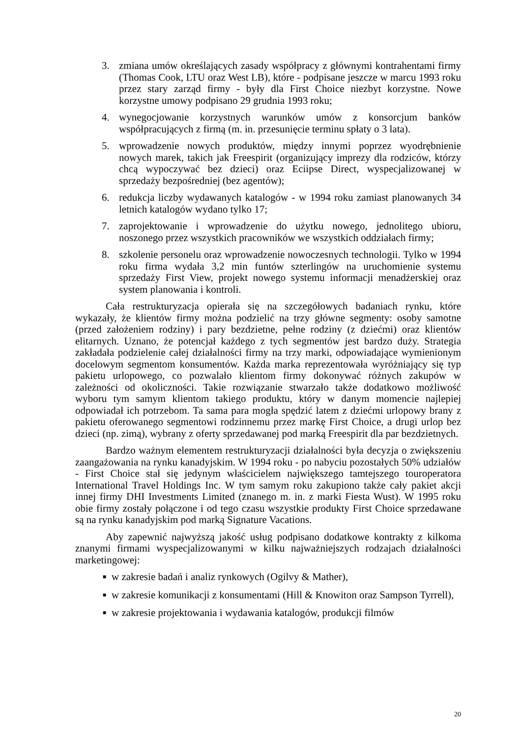3. zmiana umów określających zasady współpracy z głównymi kontrahentami firmy (Thomas Cook, LTU oraz West LB), które - podpisane jeszcze w marcu 1993 roku przez stary zarząd firmy - były dla First Choice niezbyt korzystne. Nowe korzystne umowy podpisano 29 grudnia 1993 roku;
4. wynegocjowanie korzystnych warunków umów z konsorcjum banków współpracujących z firmą (m. in. przesunięcie terminu spłaty o 3 lata).
5. wprowadzenie nowych produktów, między innymi poprzez wyodrębnienie nowych marek, takich jak Freespirit (organizujący imprezy dla rodziców, którzy chcą wypoczywać bez dzieci) oraz Eciipse Direct, wyspecjalizowanej w sprzedaży bezpośredniej (bez agentów);
6. redukcja liczby wydawanych katalogów - w 1994 roku zamiast planowanych 34 letnich katalogów wydano tylko 17;
7. zaprojektowanie i wprowadzenie do użytku nowego, jednolitego ubioru, noszonego przez wszystkich pracowników we wszystkich oddziałach firmy;
8. szkolenie personelu oraz wprowadzenie nowoczesnych technologii. Tylko w 1994 roku firma wydała 3,2 min funtów szterlingów na uruchomienie systemu sprzedaży First View, projekt nowego systemu informacji menadżerskiej oraz system planowania i kontroli.
Cała restrukturyzacja opierała się na szczegółowych badaniach rynku, które wykazały, że klientów firmy można podzielić na trzy główne segmenty: osoby samotne (przed założeniem rodziny) i pary bezdzietne, pełne rodziny (z dziećmi) oraz klientów elitarnych. Uznano, że potencjał każdego z tych segmentów jest bardzo duży. Strategia zakładała podzielenie całej działalności firmy na trzy marki, odpowiadające wymienionym docelowym segmentom konsumentów. Każda marka reprezentowała wyróżniający się typ pakietu urlopowego, co pozwalało klientom firmy dokonywać różnych zakupów w zależności od okoliczności. Takie rozwiązanie stwarzało także dodatkowo możliwość wyboru tym samym klientom takiego produktu, który w danym momencie najlepiej odpowiadał ich potrzebom. Ta sama para mogła spędzić latem z dziećmi urlopowy brany z pakietu oferowanego segmentowi rodzinnemu przez markę First Choice, a drugi urlop bez dzieci (np. zimą), wybrany z oferty sprzedawanej pod marką Freespirit dla par bezdzietnych.
Bardzo ważnym elementem restrukturyzacji działalności była decyzja o zwiększeniu zaangażowania na rynku kanadyjskim. W 1994 roku - po nabyciu pozostałych 50% udziałów - First Choice stał się jedynym właścicielem największego tamtejszego touroperatora International Travel Holdings Inc. W tym samym roku zakupiono także cały pakiet akcji innej firmy DHI Investments Limited (znanego m. in. z marki Fiesta Wust). W 1995 roku obie firmy zostały połączone i od tego czasu wszystkie produkty First Choice sprzedawane są na rynku kanadyjskim pod marką Signature Vacations.
Aby zapewnić najwyższą jakość usług podpisano dodatkowe kontrakty z kilkoma znanymi firmami wyspecjalizowanymi w kilku najważniejszych rodzajach działalności marketingowej:
■ w zakresie badań i analiz rynkowych (Ogilvy & Mather),
■ w zakresie komunikacji z konsumentami (Hill & Knowiton oraz Sampson Tyrrell),
■ w zakresie projektowania i wydawania katalogów, produkcji filmów
20